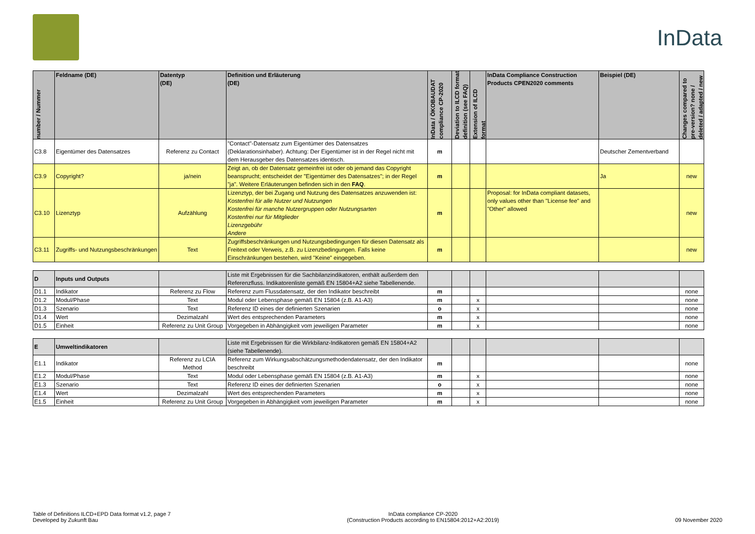InData
| number / Nummer | Feldname (DE) | Datentyp (DE) | Definition und Erläuterung (DE) | InData / ÖKOBAUDAT compliance CP-2020 | Deviation to ILCD format definition (see FAQ) | Extension of ILCD format | InData Compliance Construction Products CPEN2020 comments | Beispiel (DE) | Changes compared to pre-version? none / deleted / adapted / new |
| --- | --- | --- | --- | --- | --- | --- | --- | --- | --- |
| C3.8 | Eigentümer des Datensatzes | Referenz zu Contact | "Contact"-Datensatz zum Eigentümer des Datensatzes (Deklarationsinhaber). Achtung: Der Eigentümer ist in der Regel nicht mit dem Herausgeber des Datensatzes identisch. | m | | | | Deutscher Zementverband | |
| C3.9 | Copyright? | ja/nein | Zeigt an, ob der Datensatz gemeinfrei ist oder ob jemand das Copyright beansprucht; entscheidet der "Eigentümer des Datensatzes"; in der Regel "ja". Weitere Erläuterungen befinden sich in den FAQ . | m | | | | Ja | new |
| C3.10 | Lizenztyp | Aufzählung | Lizenztyp, der bei Zugang und Nutzung des Datensatzes anzuwenden ist: Kostenfrei für alle Nutzer und Nutzungen Kostenfrei für manche Nutzergruppen oder Nutzungsarten Kostenfrei nur für Mitglieder Lizenzgebühr Andere | m | | | Proposal: for InData compliant datasets, only values other than "License fee" and "Other" allowed | | new |
| C3.11 | Zugriffs- und Nutzungsbeschränkungen | Text | Zugriffsbeschränkungen und Nutzungsbedingungen für diesen Datensatz als Freitext oder Verweis, z.B. zu Lizenzbedingungen. Falls keine Einschränkungen bestehen, wird "Keine" eingegeben. | m | | | | | new |
| D | Inputs und Outputs | | Liste mit Ergebnissen für die Sachbilanzindikatoren, enthält außerdem den Referenzfluss. Indikatorenliste gemäß EN 15804+A2 siehe Tabellenende. | | | | | | |
| D1.1 | Indikator | Referenz zu Flow | Referenz zum Flussdatensatz, der den Indikator beschreibt | m | | | | | none |
| D1.2 | Modul/Phase | Text | Modul oder Lebensphase gemäß EN 15804 (z.B. A1-A3) | m | | x | | | none |
| D1.3 | Szenario | Text | Referenz ID eines der definierten Szenarien | o | | x | | | none |
| D1.4 | Wert | Dezimalzahl | Wert des entsprechenden Parameters | m | | x | | | none |
| D1.5 | Einheit | Referenz zu Unit Group | Vorgegeben in Abhängigkeit vom jeweiligen Parameter | m | | x | | | none |
| E | Umweltindikatoren | | Liste mit Ergebnissen für die Wirkbilanz-Indikatoren gemäß EN 15804+A2 (siehe Tabellenende). | | | | | | |
| E1.1 | Indikator | Referenz zu LCIA Method | Referenz zum Wirkungsabschätzungsmethodendatensatz, der den Indikator beschreibt | m | | | | | none |
| E1.2 | Modul/Phase | Text | Modul oder Lebensphase gemäß EN 15804 (z.B. A1-A3) | m | | x | | | none |
| E1.3 | Szenario | Text | Referenz ID eines der definierten Szenarien | o | | x | | | none |
| E1.4 | Wert | Dezimalzahl | Wert des entsprechenden Parameters | m | | x | | | none |
| E1.5 | Einheit | Referenz zu Unit Group | Vorgegeben in Abhängigkeit vom jeweiligen Parameter | m | | x | | | none |
Table of Definitions ILCD+EPD Data format v1.2, page 7
Developed by Zukunft Bau
InData compliance CP-2020
(Construction Products according to EN15804:2012+A2:2019)
09 November 2020